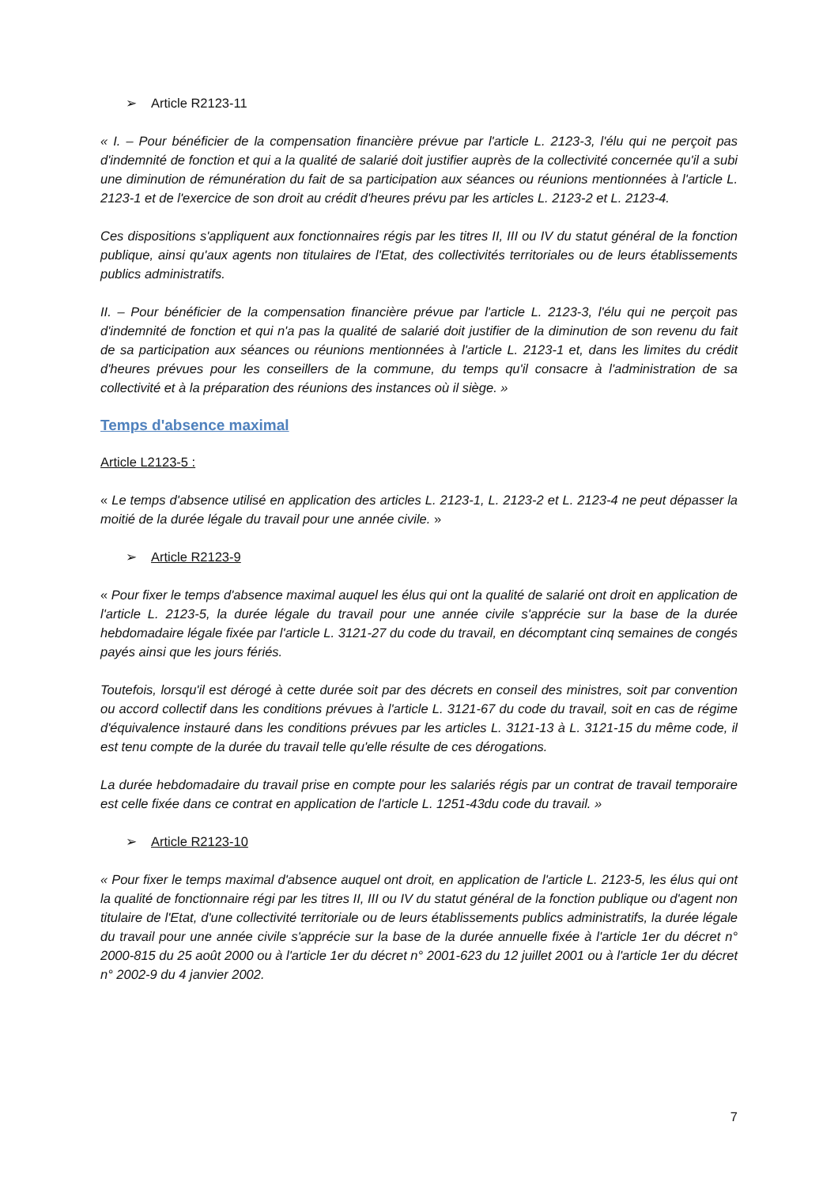➢ Article R2123-11
« I. – Pour bénéficier de la compensation financière prévue par l'article L. 2123-3, l'élu qui ne perçoit pas d'indemnité de fonction et qui a la qualité de salarié doit justifier auprès de la collectivité concernée qu'il a subi une diminution de rémunération du fait de sa participation aux séances ou réunions mentionnées à l'article L. 2123-1 et de l'exercice de son droit au crédit d'heures prévu par les articles L. 2123-2 et L. 2123-4.
Ces dispositions s'appliquent aux fonctionnaires régis par les titres II, III ou IV du statut général de la fonction publique, ainsi qu'aux agents non titulaires de l'Etat, des collectivités territoriales ou de leurs établissements publics administratifs.
II. – Pour bénéficier de la compensation financière prévue par l'article L. 2123-3, l'élu qui ne perçoit pas d'indemnité de fonction et qui n'a pas la qualité de salarié doit justifier de la diminution de son revenu du fait de sa participation aux séances ou réunions mentionnées à l'article L. 2123-1 et, dans les limites du crédit d'heures prévues pour les conseillers de la commune, du temps qu'il consacre à l'administration de sa collectivité et à la préparation des réunions des instances où il siège. »
Temps d'absence maximal
Article L2123-5 :
« Le temps d'absence utilisé en application des articles L. 2123-1, L. 2123-2 et L. 2123-4 ne peut dépasser la moitié de la durée légale du travail pour une année civile. »
➢ Article R2123-9
« Pour fixer le temps d'absence maximal auquel les élus qui ont la qualité de salarié ont droit en application de l'article L. 2123-5, la durée légale du travail pour une année civile s'apprécie sur la base de la durée hebdomadaire légale fixée par l'article L. 3121-27 du code du travail, en décomptant cinq semaines de congés payés ainsi que les jours fériés.
Toutefois, lorsqu'il est dérogé à cette durée soit par des décrets en conseil des ministres, soit par convention ou accord collectif dans les conditions prévues à l'article L. 3121-67 du code du travail, soit en cas de régime d'équivalence instauré dans les conditions prévues par les articles L. 3121-13 à L. 3121-15 du même code, il est tenu compte de la durée du travail telle qu'elle résulte de ces dérogations.
La durée hebdomadaire du travail prise en compte pour les salariés régis par un contrat de travail temporaire est celle fixée dans ce contrat en application de l'article L. 1251-43du code du travail. »
➢ Article R2123-10
« Pour fixer le temps maximal d'absence auquel ont droit, en application de l'article L. 2123-5, les élus qui ont la qualité de fonctionnaire régi par les titres II, III ou IV du statut général de la fonction publique ou d'agent non titulaire de l'Etat, d'une collectivité territoriale ou de leurs établissements publics administratifs, la durée légale du travail pour une année civile s'apprécie sur la base de la durée annuelle fixée à l'article 1er du décret n° 2000-815 du 25 août 2000 ou à l'article 1er du décret n° 2001-623 du 12 juillet 2001 ou à l'article 1er du décret n° 2002-9 du 4 janvier 2002.
7